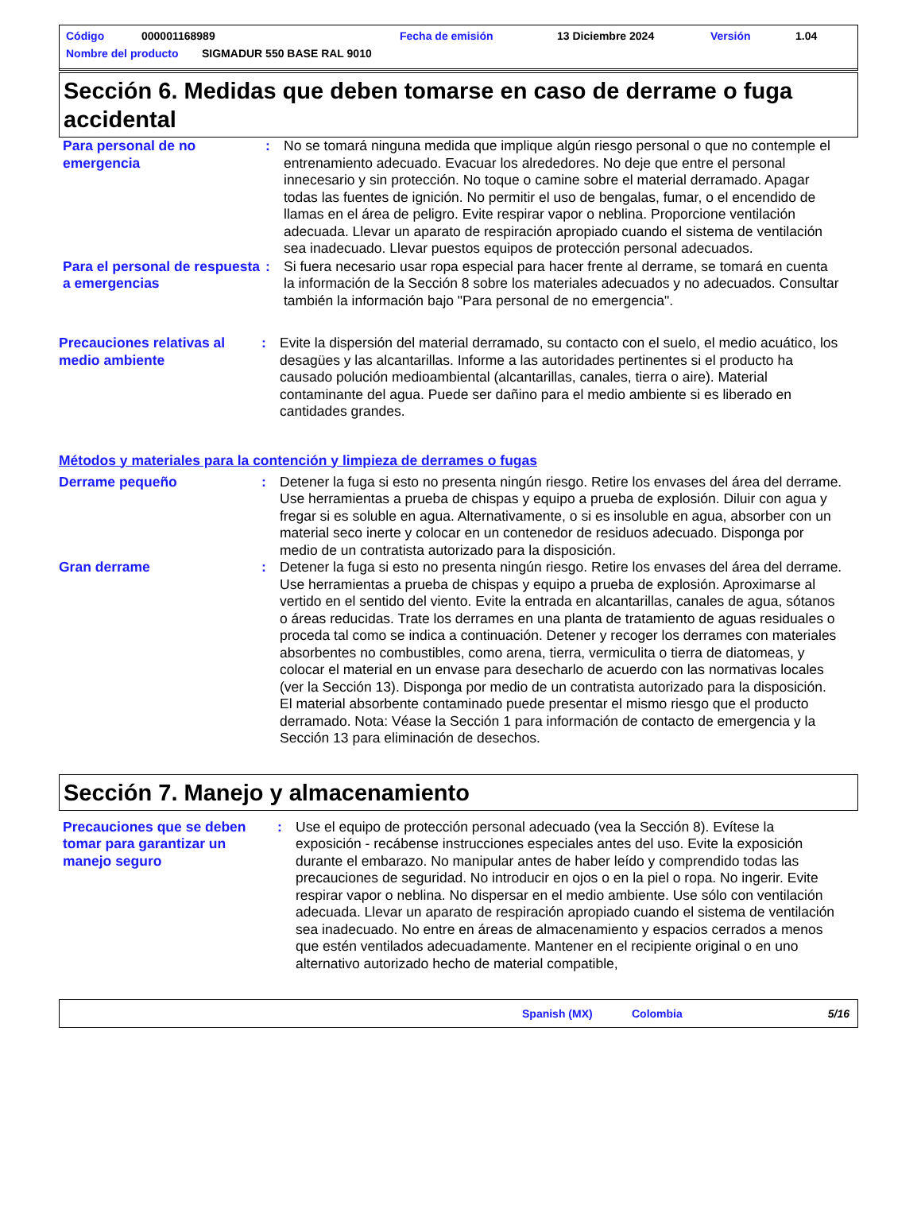Código 000001168989 Fecha de emisión 13 Diciembre 2024 Versión 1.04
Nombre del producto SIGMADUR 550 BASE RAL 9010
Sección 6. Medidas que deben tomarse en caso de derrame o fuga accidental
Para personal de no emergencia
: No se tomará ninguna medida que implique algún riesgo personal o que no contemple el entrenamiento adecuado. Evacuar los alrededores. No deje que entre el personal innecesario y sin protección. No toque o camine sobre el material derramado. Apagar todas las fuentes de ignición. No permitir el uso de bengalas, fumar, o el encendido de llamas en el área de peligro. Evite respirar vapor o neblina. Proporcione ventilación adecuada. Llevar un aparato de respiración apropiado cuando el sistema de ventilación sea inadecuado. Llevar puestos equipos de protección personal adecuados.
Para el personal de respuesta a emergencias
: Si fuera necesario usar ropa especial para hacer frente al derrame, se tomará en cuenta la información de la Sección 8 sobre los materiales adecuados y no adecuados. Consultar también la información bajo "Para personal de no emergencia".
Precauciones relativas al medio ambiente
: Evite la dispersión del material derramado, su contacto con el suelo, el medio acuático, los desagües y las alcantarillas. Informe a las autoridades pertinentes si el producto ha causado polución medioambiental (alcantarillas, canales, tierra o aire). Material contaminante del agua. Puede ser dañino para el medio ambiente si es liberado en cantidades grandes.
Métodos y materiales para la contención y limpieza de derrames o fugas
Derrame pequeño : Detener la fuga si esto no presenta ningún riesgo. Retire los envases del área del derrame. Use herramientas a prueba de chispas y equipo a prueba de explosión. Diluir con agua y fregar si es soluble en agua. Alternativamente, o si es insoluble en agua, absorber con un material seco inerte y colocar en un contenedor de residuos adecuado. Disponga por medio de un contratista autorizado para la disposición.
Gran derrame : Detener la fuga si esto no presenta ningún riesgo. Retire los envases del área del derrame. Use herramientas a prueba de chispas y equipo a prueba de explosión. Aproximarse al vertido en el sentido del viento. Evite la entrada en alcantarillas, canales de agua, sótanos o áreas reducidas. Trate los derrames en una planta de tratamiento de aguas residuales o proceda tal como se indica a continuación. Detener y recoger los derrames con materiales absorbentes no combustibles, como arena, tierra, vermiculita o tierra de diatomeas, y colocar el material en un envase para desecharlo de acuerdo con las normativas locales (ver la Sección 13). Disponga por medio de un contratista autorizado para la disposición. El material absorbente contaminado puede presentar el mismo riesgo que el producto derramado. Nota: Véase la Sección 1 para información de contacto de emergencia y la Sección 13 para eliminación de desechos.
Sección 7. Manejo y almacenamiento
Precauciones que se deben tomar para garantizar un manejo seguro
: Use el equipo de protección personal adecuado (vea la Sección 8). Evítese la exposición - recábense instrucciones especiales antes del uso. Evite la exposición durante el embarazo. No manipular antes de haber leído y comprendido todas las precauciones de seguridad. No introducir en ojos o en la piel o ropa. No ingerir. Evite respirar vapor o neblina. No dispersar en el medio ambiente. Use sólo con ventilación adecuada. Llevar un aparato de respiración apropiado cuando el sistema de ventilación sea inadecuado. No entre en áreas de almacenamiento y espacios cerrados a menos que estén ventilados adecuadamente. Mantener en el recipiente original o en uno alternativo autorizado hecho de material compatible,
Spanish (MX) Colombia 5/16